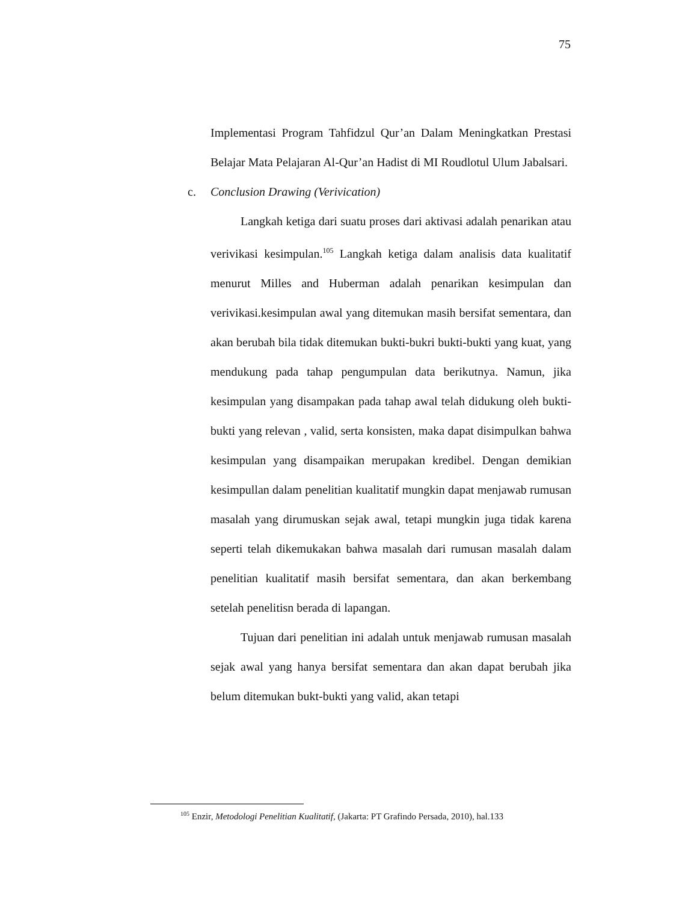75
Implementasi Program Tahfidzul Qur’an Dalam Meningkatkan Prestasi Belajar Mata Pelajaran Al-Qur’an Hadist di MI Roudlotul Ulum Jabalsari.
c. Conclusion Drawing (Verivication)
Langkah ketiga dari suatu proses dari aktivasi adalah penarikan atau verivikasi kesimpulan.<sup>105</sup> Langkah ketiga dalam analisis data kualitatif menurut Milles and Huberman adalah penarikan kesimpulan dan verivikasi.kesimpulan awal yang ditemukan masih bersifat sementara, dan akan berubah bila tidak ditemukan bukti-bukri bukti-bukti yang kuat, yang mendukung pada tahap pengumpulan data berikutnya. Namun, jika kesimpulan yang disampakan pada tahap awal telah didukung oleh bukti-bukti yang relevan , valid, serta konsisten, maka dapat disimpulkan bahwa kesimpulan yang disampaikan merupakan kredibel. Dengan demikian kesimpullan dalam penelitian kualitatif mungkin dapat menjawab rumusan masalah yang dirumuskan sejak awal, tetapi mungkin juga tidak karena seperti telah dikemukakan bahwa masalah dari rumusan masalah dalam penelitian kualitatif masih bersifat sementara, dan akan berkembang setelah penelitisn berada di lapangan.
Tujuan dari penelitian ini adalah untuk menjawab rumusan masalah sejak awal yang hanya bersifat sementara dan akan dapat berubah jika belum ditemukan bukt-bukti yang valid, akan tetapi
<sup>105</sup> Enzir, Metodologi Penelitian Kualitatif, (Jakarta: PT Grafindo Persada, 2010), hal.133